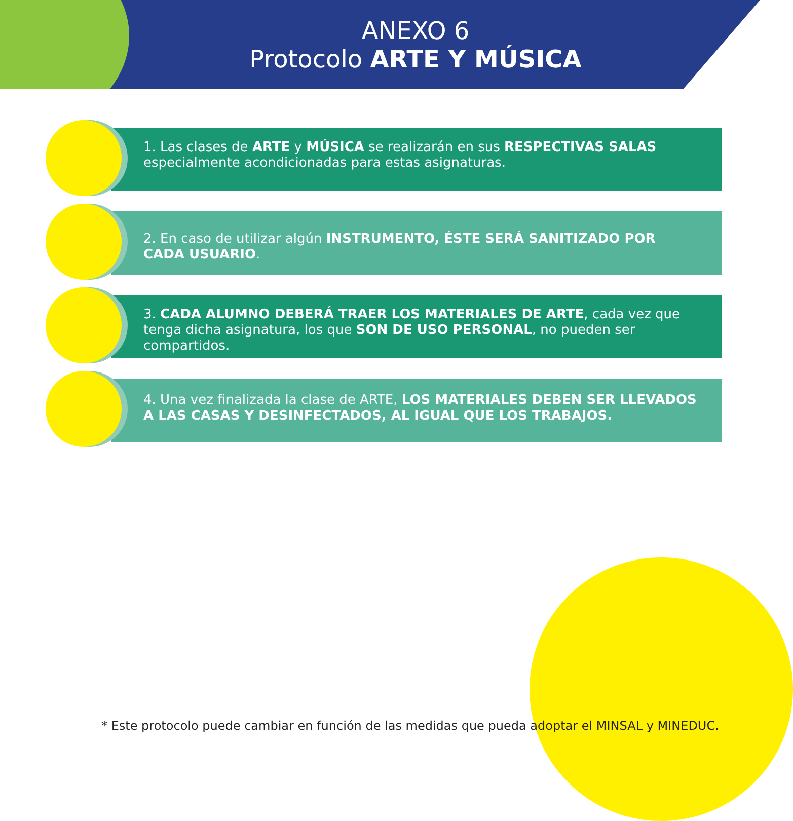ANEXO 6
Protocolo ARTE Y MÚSICA
1. Las clases de ARTE y MÚSICA se realizarán en sus RESPECTIVAS SALAS especialmente acondicionadas para estas asignaturas.
2. En caso de utilizar algún INSTRUMENTO, ÉSTE SERÁ SANITIZADO POR CADA USUARIO.
3. CADA ALUMNO DEBERÁ TRAER LOS MATERIALES DE ARTE, cada vez que tenga dicha asignatura, los que SON DE USO PERSONAL, no pueden ser compartidos.
4. Una vez finalizada la clase de ARTE, LOS MATERIALES DEBEN SER LLEVADOS A LAS CASAS Y DESINFECTADOS, AL IGUAL QUE LOS TRABAJOS.
* Este protocolo puede cambiar en función de las medidas que pueda adoptar el MINSAL y MINEDUC.